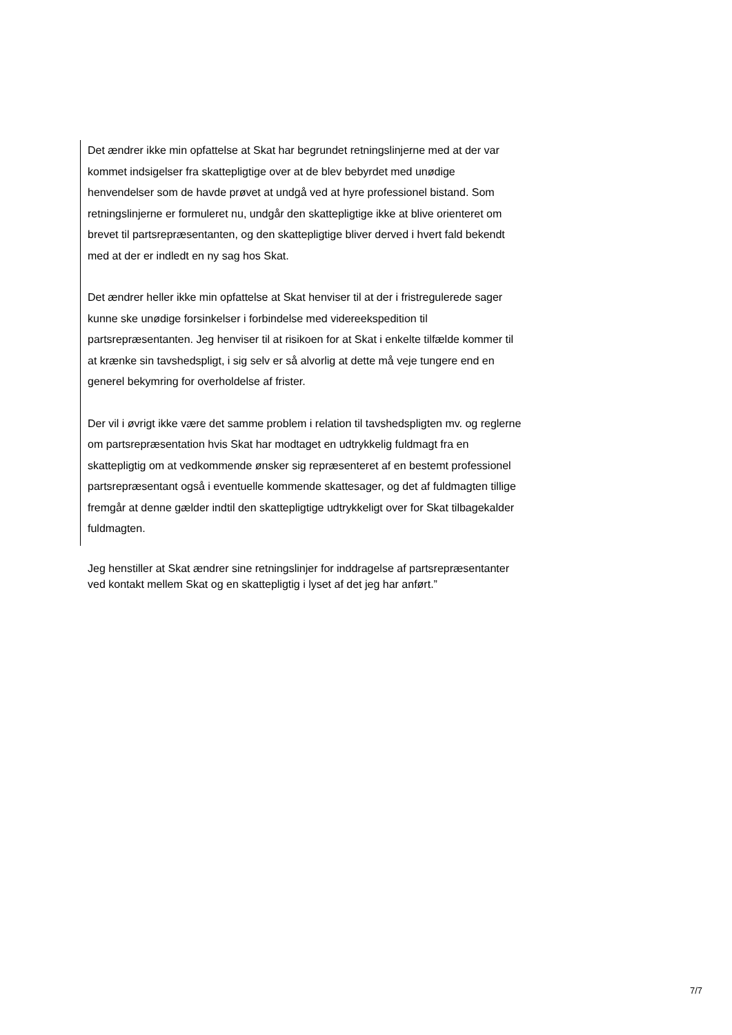Det ændrer ikke min opfattelse at Skat har begrundet retningslinjerne med at der var kommet indsigelser fra skattepligtige over at de blev bebyrdet med unødige henvendelser som de havde prøvet at undgå ved at hyre professionel bistand. Som retningslinjerne er formuleret nu, undgår den skattepligtige ikke at blive orienteret om brevet til partsrepræsentanten, og den skattepligtige bliver derved i hvert fald bekendt med at der er indledt en ny sag hos Skat.
Det ændrer heller ikke min opfattelse at Skat henviser til at der i fristregulerede sager kunne ske unødige forsinkelser i forbindelse med videreekspedition til partsrepræsentanten. Jeg henviser til at risikoen for at Skat i enkelte tilfælde kommer til at krænke sin tavshedspligt, i sig selv er så alvorlig at dette må veje tungere end en generel bekymring for overholdelse af frister.
Der vil i øvrigt ikke være det samme problem i relation til tavshedspligten mv. og reglerne om partsrepræsentation hvis Skat har modtaget en udtrykkelig fuldmagt fra en skattepligtig om at vedkommende ønsker sig repræsenteret af en bestemt professionel partsrepræsentant også i eventuelle kommende skattesager, og det af fuldmagten tillige fremgår at denne gælder indtil den skattepligtige udtrykkeligt over for Skat tilbagekalder fuldmagten.
Jeg henstiller at Skat ændrer sine retningslinjer for inddragelse af partsrepræsentanter ved kontakt mellem Skat og en skattepligtig i lyset af det jeg har anført.”
7/7